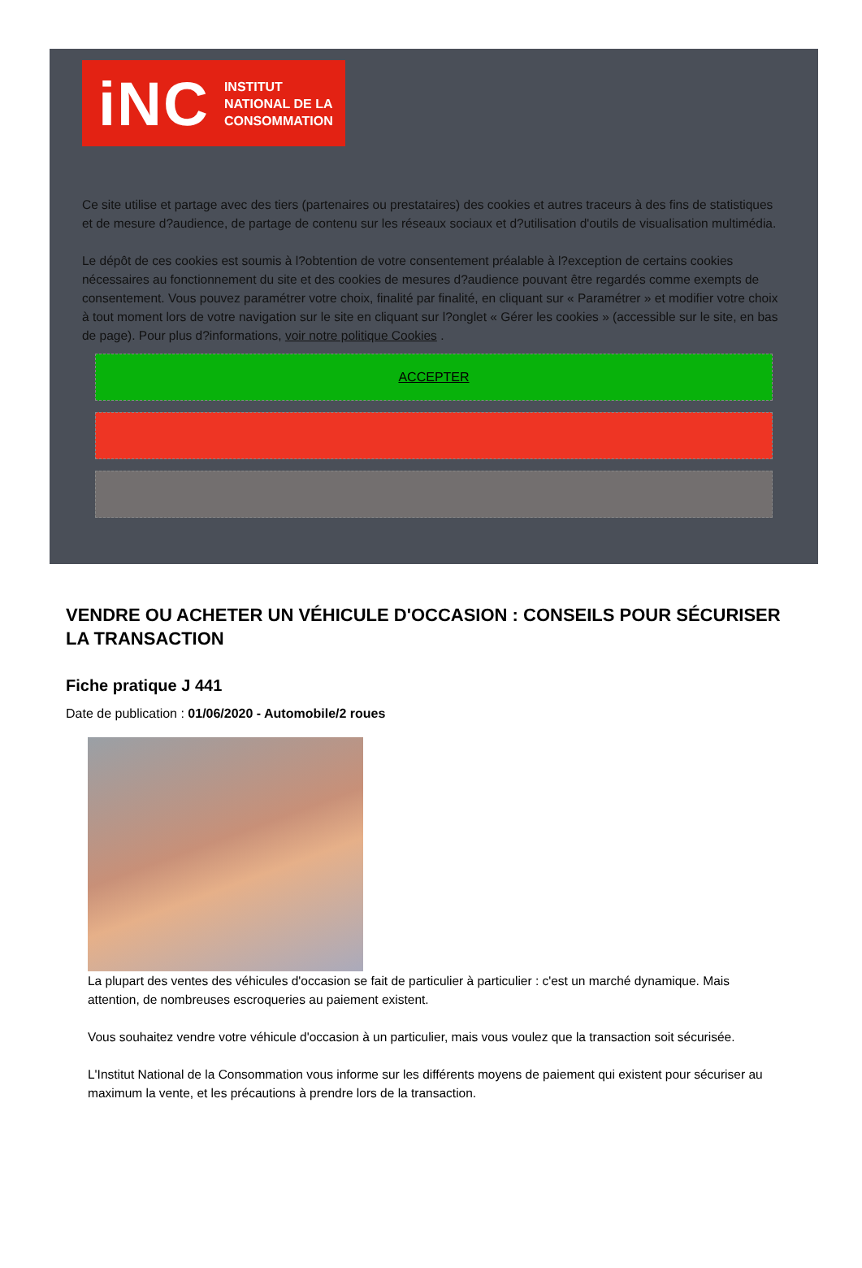iNC INSTITUT
NATIONAL DE LA
CONSOMMATION
Ce site utilise et partage avec des tiers (partenaires ou prestataires) des cookies et autres traceurs à des fins de statistiques et de mesure d?audience, de partage de contenu sur les réseaux sociaux et d?utilisation d'outils de visualisation multimédia.
Le dépôt de ces cookies est soumis à l?obtention de votre consentement préalable à l?exception de certains cookies nécessaires au fonctionnement du site et des cookies de mesures d?audience pouvant être regardés comme exempts de consentement. Vous pouvez paramétrer votre choix, finalité par finalité, en cliquant sur « Paramétrer » et modifier votre choix à tout moment lors de votre navigation sur le site en cliquant sur l?onglet « Gérer les cookies » (accessible sur le site, en bas de page). Pour plus d?informations, voir notre politique Cookies .
ACCEPTER
VENDRE OU ACHETER UN VÉHICULE D'OCCASION : CONSEILS POUR SÉCURISER LA TRANSACTION
Fiche pratique J 441
Date de publication : 01/06/2020 - Automobile/2 roues
La plupart des ventes des véhicules d'occasion se fait de particulier à particulier : c'est un marché dynamique. Mais attention, de nombreuses escroqueries au paiement existent.
Vous souhaitez vendre votre véhicule d'occasion à un particulier, mais vous voulez que la transaction soit sécurisée.
L'Institut National de la Consommation vous informe sur les différents moyens de paiement qui existent pour sécuriser au maximum la vente, et les précautions à prendre lors de la transaction.